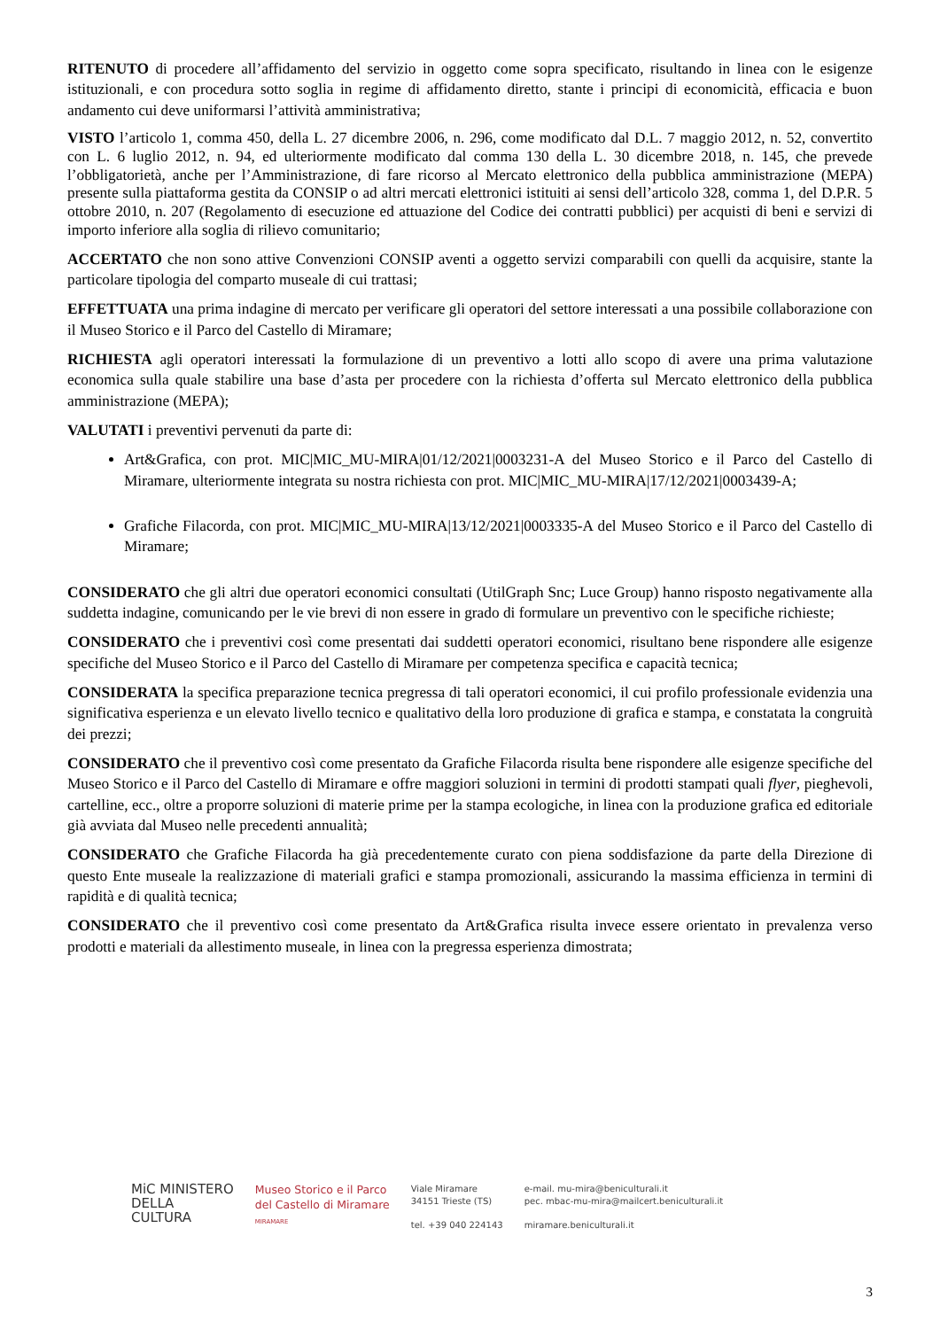RITENUTO di procedere all’affidamento del servizio in oggetto come sopra specificato, risultando in linea con le esigenze istituzionali, e con procedura sotto soglia in regime di affidamento diretto, stante i principi di economicità, efficacia e buon andamento cui deve uniformarsi l’attività amministrativa;
VISTO l’articolo 1, comma 450, della L. 27 dicembre 2006, n. 296, come modificato dal D.L. 7 maggio 2012, n. 52, convertito con L. 6 luglio 2012, n. 94, ed ulteriormente modificato dal comma 130 della L. 30 dicembre 2018, n. 145, che prevede l’obbligatorietà, anche per l’Amministrazione, di fare ricorso al Mercato elettronico della pubblica amministrazione (MEPA) presente sulla piattaforma gestita da CONSIP o ad altri mercati elettronici istituiti ai sensi dell’articolo 328, comma 1, del D.P.R. 5 ottobre 2010, n. 207 (Regolamento di esecuzione ed attuazione del Codice dei contratti pubblici) per acquisti di beni e servizi di importo inferiore alla soglia di rilievo comunitario;
ACCERTATO che non sono attive Convenzioni CONSIP aventi a oggetto servizi comparabili con quelli da acquisire, stante la particolare tipologia del comparto museale di cui trattasi;
EFFETTUATA una prima indagine di mercato per verificare gli operatori del settore interessati a una possibile collaborazione con il Museo Storico e il Parco del Castello di Miramare;
RICHIESTA agli operatori interessati la formulazione di un preventivo a lotti allo scopo di avere una prima valutazione economica sulla quale stabilire una base d’asta per procedere con la richiesta d’offerta sul Mercato elettronico della pubblica amministrazione (MEPA);
VALUTATI i preventivi pervenuti da parte di:
Art&Grafica, con prot. MIC|MIC_MU-MIRA|01/12/2021|0003231-A del Museo Storico e il Parco del Castello di Miramare, ulteriormente integrata su nostra richiesta con prot. MIC|MIC_MU-MIRA|17/12/2021|0003439-A;
Grafiche Filacorda, con prot. MIC|MIC_MU-MIRA|13/12/2021|0003335-A del Museo Storico e il Parco del Castello di Miramare;
CONSIDERATO che gli altri due operatori economici consultati (UtilGraph Snc; Luce Group) hanno risposto negativamente alla suddetta indagine, comunicando per le vie brevi di non essere in grado di formulare un preventivo con le specifiche richieste;
CONSIDERATO che i preventivi così come presentati dai suddetti operatori economici, risultano bene rispondere alle esigenze specifiche del Museo Storico e il Parco del Castello di Miramare per competenza specifica e capacità tecnica;
CONSIDERATA la specifica preparazione tecnica pregressa di tali operatori economici, il cui profilo professionale evidenzia una significativa esperienza e un elevato livello tecnico e qualitativo della loro produzione di grafica e stampa, e constatata la congruità dei prezzi;
CONSIDERATO che il preventivo così come presentato da Grafiche Filacorda risulta bene rispondere alle esigenze specifiche del Museo Storico e il Parco del Castello di Miramare e offre maggiori soluzioni in termini di prodotti stampati quali flyer, pieghevoli, cartelline, ecc., oltre a proporre soluzioni di materie prime per la stampa ecologiche, in linea con la produzione grafica ed editoriale già avviata dal Museo nelle precedenti annualità;
CONSIDERATO che Grafiche Filacorda ha già precedentemente curato con piena soddisfazione da parte della Direzione di questo Ente museale la realizzazione di materiali grafici e stampa promozionali, assicurando la massima efficienza in termini di rapidità e di qualità tecnica;
CONSIDERATO che il preventivo così come presentato da Art&Grafica risulta invece essere orientato in prevalenza verso prodotti e materiali da allestimento museale, in linea con la pregressa esperienza dimostrata;
MiC MINISTERO
DELLA
CULTURA
Museo Storico e il Parco
del Castello di Miramare
MIRAMARE
Viale Miramare
34151 Trieste (TS)
tel. +39 040 224143
e-mail. mu-mira@beniculturali.it
pec. mbac-mu-mira@mailcert.beniculturali.it
miramare.beniculturali.it
3